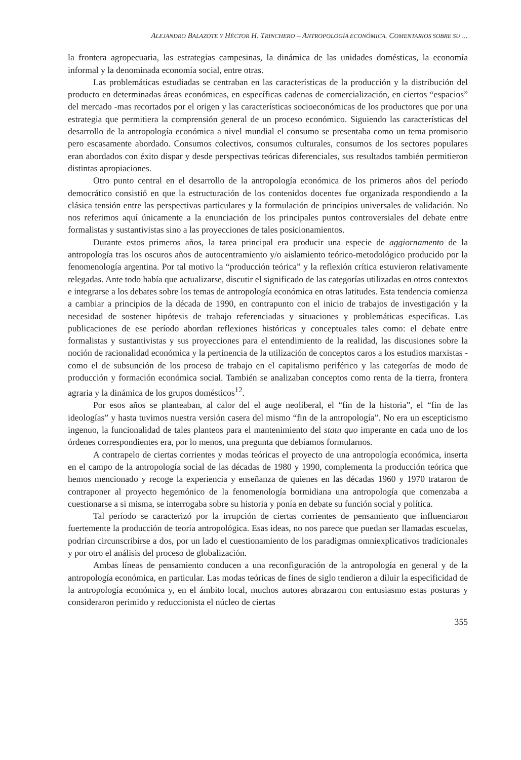ALEJANDRO BALAZOTE Y HÉCTOR H. TRINCHERO – ANTROPOLOGÍA ECONÓMICA. COMENTARIOS SOBRE SU ...
la frontera agropecuaria, las estrategias campesinas, la dinámica de las unidades domésticas, la economía informal y la denominada economía social, entre otras.
Las problemáticas estudiadas se centraban en las características de la producción y la distribución del producto en determinadas áreas económicas, en específicas cadenas de comercialización, en ciertos “espacios” del mercado -mas recortados por el origen y las características socioeconómicas de los productores que por una estrategia que permitiera la comprensión general de un proceso económico. Siguiendo las características del desarrollo de la antropología económica a nivel mundial el consumo se presentaba como un tema promisorio pero escasamente abordado. Consumos colectivos, consumos culturales, consumos de los sectores populares eran abordados con éxito dispar y desde perspectivas teóricas diferenciales, sus resultados también permitieron distintas apropiaciones.
Otro punto central en el desarrollo de la antropología económica de los primeros años del período democrático consistió en que la estructuración de los contenidos docentes fue organizada respondiendo a la clásica tensión entre las perspectivas particulares y la formulación de principios universales de validación. No nos referimos aquí únicamente a la enunciación de los principales puntos controversiales del debate entre formalistas y sustantivistas sino a las proyecciones de tales posicionamientos.
Durante estos primeros años, la tarea principal era producir una especie de aggiornamento de la antropología tras los oscuros años de autocentramiento y/o aislamiento teórico-metodológico producido por la fenomenología argentina. Por tal motivo la “producción teórica” y la reflexión crítica estuvieron relativamente relegadas. Ante todo había que actualizarse, discutir el significado de las categorías utilizadas en otros contextos e integrarse a los debates sobre los temas de antropología económica en otras latitudes. Esta tendencia comienza a cambiar a principios de la década de 1990, en contrapunto con el inicio de trabajos de investigación y la necesidad de sostener hipótesis de trabajo referenciadas y situaciones y problemáticas específicas. Las publicaciones de ese período abordan reflexiones históricas y conceptuales tales como: el debate entre formalistas y sustantivistas y sus proyecciones para el entendimiento de la realidad, las discusiones sobre la noción de racionalidad económica y la pertinencia de la utilización de conceptos caros a los estudios marxistas -como el de subsunción de los proceso de trabajo en el capitalismo periférico y las categorías de modo de producción y formación económica social. También se analizaban conceptos como renta de la tierra, frontera agraria y la dinámica de los grupos domésticos<sup>12</sup>.
Por esos años se planteaban, al calor del el auge neoliberal, el “fin de la historia”, el “fin de las ideologías” y hasta tuvimos nuestra versión casera del mismo “fin de la antropología”. No era un escepticismo ingenuo, la funcionalidad de tales planteos para el mantenimiento del statu quo imperante en cada uno de los órdenes correspondientes era, por lo menos, una pregunta que debíamos formularnos.
A contrapelo de ciertas corrientes y modas teóricas el proyecto de una antropología económica, inserta en el campo de la antropología social de las décadas de 1980 y 1990, complementa la producción teórica que hemos mencionado y recoge la experiencia y enseñanza de quienes en las décadas 1960 y 1970 trataron de contraponer al proyecto hegemónico de la fenomenología bormidiana una antropología que comenzaba a cuestionarse a si misma, se interrogaba sobre su historia y ponía en debate su función social y política.
Tal período se caracterizó por la irrupción de ciertas corrientes de pensamiento que influenciaron fuertemente la producción de teoría antropológica. Esas ideas, no nos parece que puedan ser llamadas escuelas, podrían circunscribirse a dos, por un lado el cuestionamiento de los paradigmas omniexplicativos tradicionales y por otro el análisis del proceso de globalización.
Ambas líneas de pensamiento conducen a una reconfiguración de la antropología en general y de la antropología económica, en particular. Las modas teóricas de fines de siglo tendieron a diluir la especificidad de la antropología económica y, en el ámbito local, muchos autores abrazaron con entusiasmo estas posturas y consideraron perimido y reduccionista el núcleo de ciertas
355